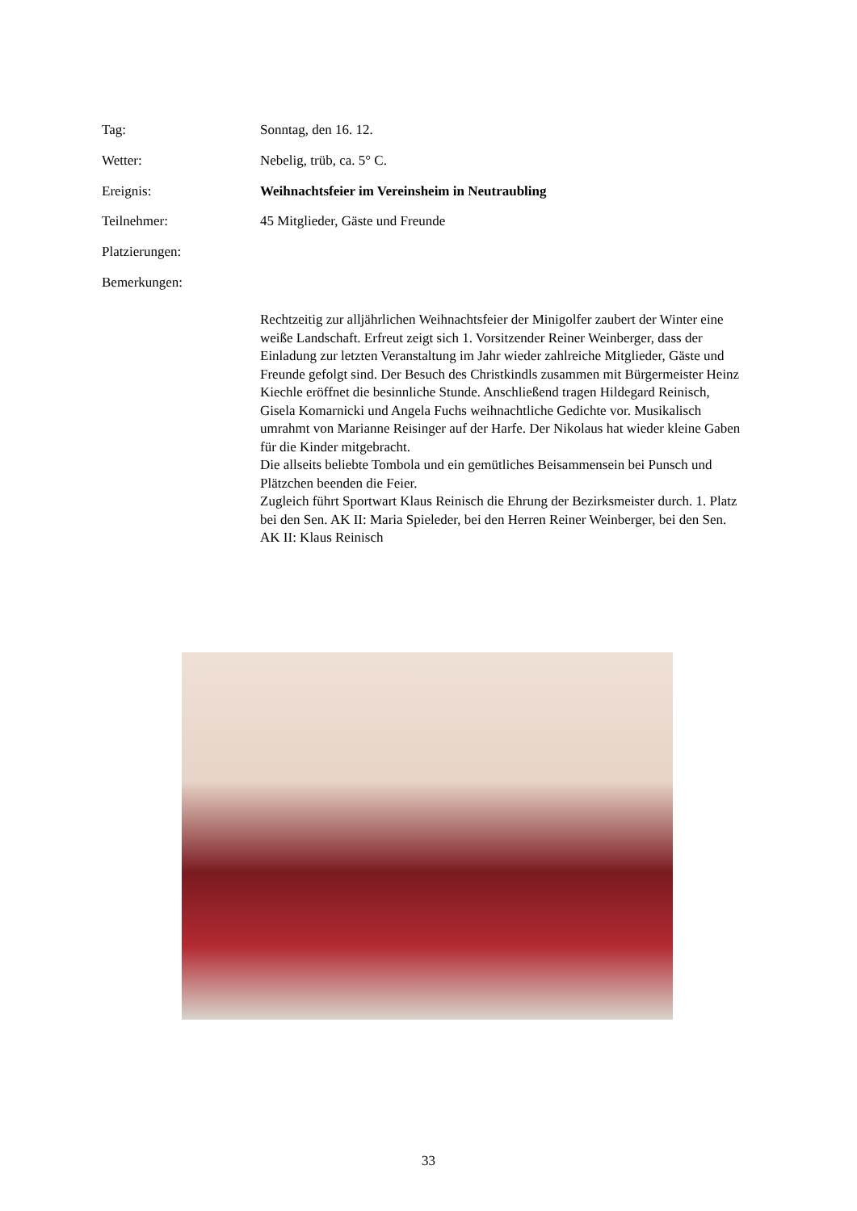Tag: Sonntag, den 16. 12.
Wetter: Nebelig, trüb, ca. 5° C.
Ereignis: Weihnachtsfeier im Vereinsheim in Neutraubling
Teilnehmer: 45 Mitglieder, Gäste und Freunde
Platzierungen:
Bemerkungen:
Rechtzeitig zur alljährlichen Weihnachtsfeier der Minigolfer zaubert der Winter eine weiße Landschaft. Erfreut zeigt sich 1. Vorsitzender Reiner Weinberger, dass der Einladung zur letzten Veranstaltung im Jahr wieder zahlreiche Mitglieder, Gäste und Freunde gefolgt sind. Der Besuch des Christkindls zusammen mit Bürgermeister Heinz Kiechle eröffnet die besinnliche Stunde. Anschließend tragen Hildegard Reinisch, Gisela Komarnicki und Angela Fuchs weihnachtliche Gedichte vor. Musikalisch umrahmt von Marianne Reisinger auf der Harfe. Der Nikolaus hat wieder kleine Gaben für die Kinder mitgebracht.
Die allseits beliebte Tombola und ein gemütliches Beisammensein bei Punsch und Plätzchen beenden die Feier.
Zugleich führt Sportwart Klaus Reinisch die Ehrung der Bezirksmeister durch. 1. Platz bei den Sen. AK II: Maria Spieleder, bei den Herren Reiner Weinberger, bei den Sen. AK II: Klaus Reinisch
33